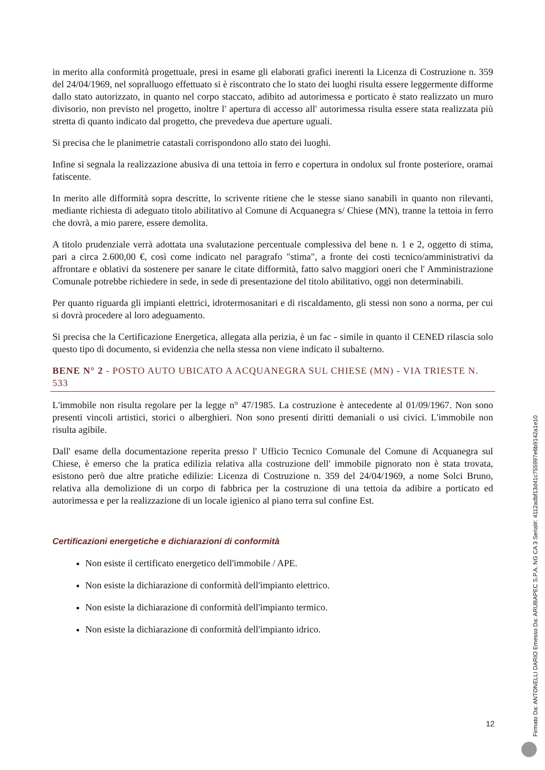in merito alla conformità progettuale, presi in esame gli elaborati grafici inerenti la Licenza di Costruzione n. 359 del 24/04/1969, nel sopralluogo effettuato si è riscontrato che lo stato dei luoghi risulta essere leggermente difforme dallo stato autorizzato, in quanto nel corpo staccato, adibito ad autorimessa e porticato è stato realizzato un muro divisorio, non previsto nel progetto, inoltre l' apertura di accesso all' autorimessa risulta essere stata realizzata più stretta di quanto indicato dal progetto, che prevedeva due aperture uguali.
Si precisa che le planimetrie catastali corrispondono allo stato dei luoghi.
Infine si segnala la realizzazione abusiva di una tettoia in ferro e copertura in ondolux sul fronte posteriore, oramai fatiscente.
In merito alle difformità sopra descritte, lo scrivente ritiene che le stesse siano sanabili in quanto non rilevanti, mediante richiesta di adeguato titolo abilitativo al Comune di Acquanegra s/ Chiese (MN), tranne la tettoia in ferro che dovrà, a mio parere, essere demolita.
A titolo prudenziale verrà adottata una svalutazione percentuale complessiva del bene n. 1 e 2, oggetto di stima, pari a circa 2.600,00 €, così come indicato nel paragrafo "stima", a fronte dei costi tecnico/amministrativi da affrontare e oblativi da sostenere per sanare le citate difformità, fatto salvo maggiori oneri che l' Amministrazione Comunale potrebbe richiedere in sede, in sede di presentazione del titolo abilitativo, oggi non determinabili.
Per quanto riguarda gli impianti elettrici, idrotermosanitari e di riscaldamento, gli stessi non sono a norma, per cui si dovrà procedere al loro adeguamento.
Si precisa che la Certificazione Energetica, allegata alla perizia, è un fac - simile in quanto il CENED rilascia solo questo tipo di documento, si evidenzia che nella stessa non viene indicato il subalterno.
BENE N° 2 - POSTO AUTO UBICATO A ACQUANEGRA SUL CHIESE (MN) - VIA TRIESTE N. 533
L'immobile non risulta regolare per la legge n° 47/1985. La costruzione è antecedente al 01/09/1967. Non sono presenti vincoli artistici, storici o alberghieri. Non sono presenti diritti demaniali o usi civici. L'immobile non risulta agibile.
Dall' esame della documentazione reperita presso l' Ufficio Tecnico Comunale del Comune di Acquanegra sul Chiese, è emerso che la pratica edilizia relativa alla costruzione dell' immobile pignorato non è stata trovata, esistono però due altre pratiche edilizie: Licenza di Costruzione n. 359 del 24/04/1969, a nome Solci Bruno, relativa alla demolizione di un corpo di fabbrica per la costruzione di una tettoia da adibire a porticato ed autorimessa e per la realizzazione di un locale igienico al piano terra sul confine Est.
Certificazioni energetiche e dichiarazioni di conformità
Non esiste il certificato energetico dell'immobile / APE.
Non esiste la dichiarazione di conformità dell'impianto elettrico.
Non esiste la dichiarazione di conformità dell'impianto termico.
Non esiste la dichiarazione di conformità dell'impianto idrico.
12
Firmato Da: ANTONELLI DARIO Emesso Da: ARUBAPEC S.P.A. NG CA 3 Serial#: 4112adbf13d41c755997e6b9142a1e10